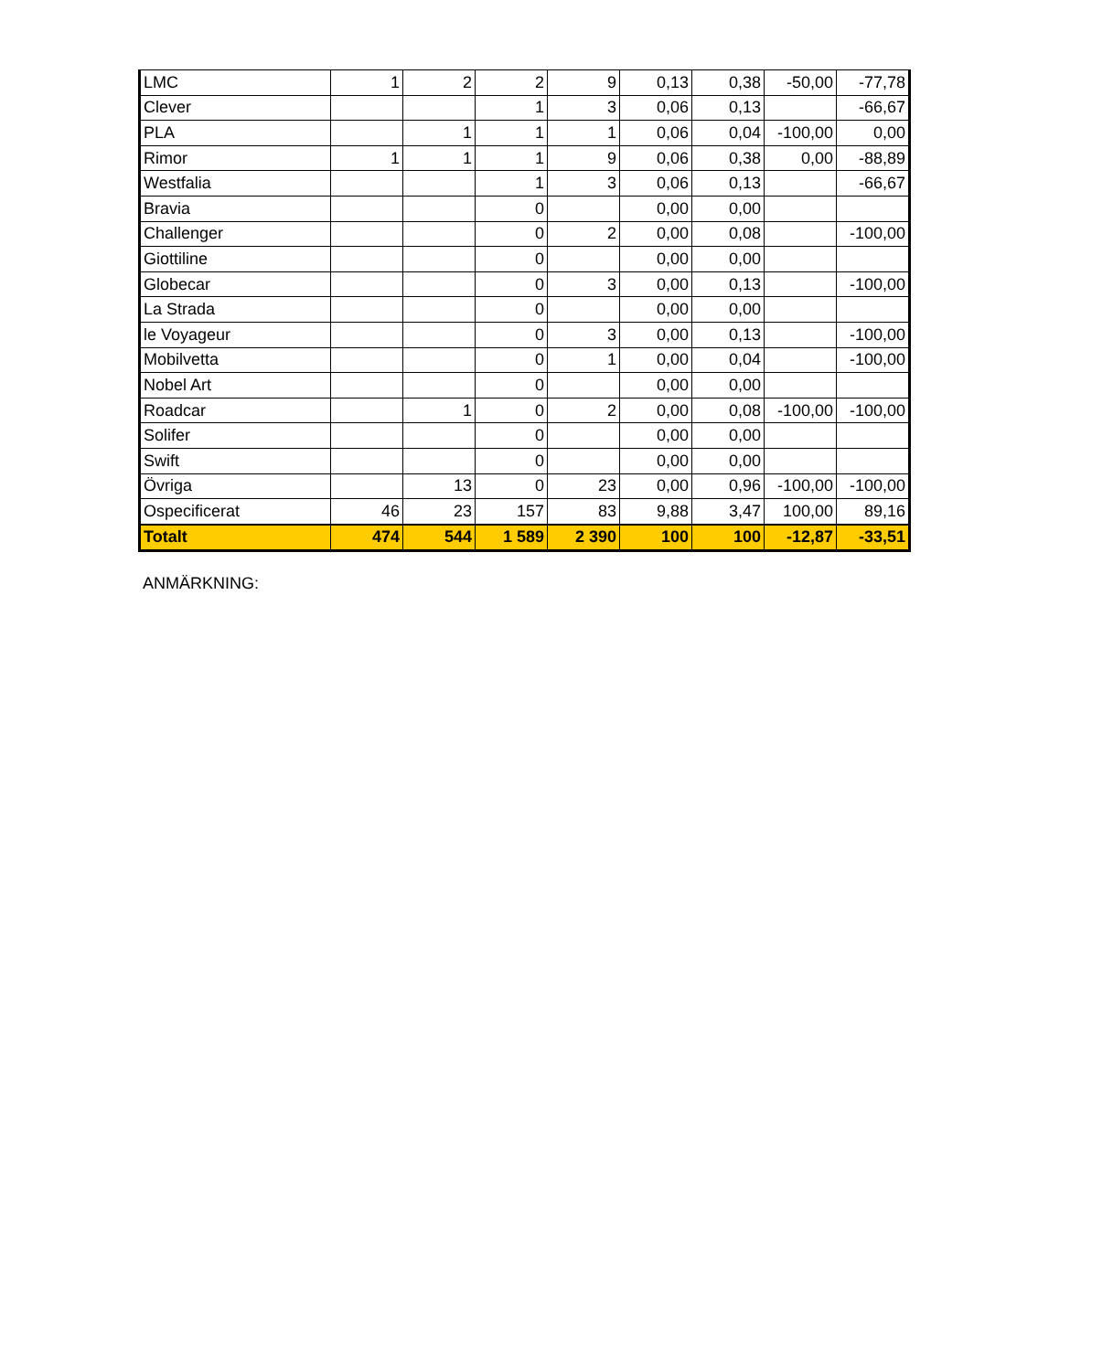| LMC | 1 | 2 | 2 | 9 | 0,13 | 0,38 | -50,00 | -77,78 |
| Clever | | | 1 | 3 | 0,06 | 0,13 | | -66,67 |
| PLA | | 1 | 1 | 1 | 0,06 | 0,04 | -100,00 | 0,00 |
| Rimor | 1 | 1 | 1 | 9 | 0,06 | 0,38 | 0,00 | -88,89 |
| Westfalia | | | 1 | 3 | 0,06 | 0,13 | | -66,67 |
| Bravia | | | 0 | | 0,00 | 0,00 | | |
| Challenger | | | 0 | 2 | 0,00 | 0,08 | | -100,00 |
| Giottiline | | | 0 | | 0,00 | 0,00 | | |
| Globecar | | | 0 | 3 | 0,00 | 0,13 | | -100,00 |
| La Strada | | | 0 | | 0,00 | 0,00 | | |
| le Voyageur | | | 0 | 3 | 0,00 | 0,13 | | -100,00 |
| Mobilvetta | | | 0 | 1 | 0,00 | 0,04 | | -100,00 |
| Nobel Art | | | 0 | | 0,00 | 0,00 | | |
| Roadcar | | 1 | 0 | 2 | 0,00 | 0,08 | -100,00 | -100,00 |
| Solifer | | | 0 | | 0,00 | 0,00 | | |
| Swift | | | 0 | | 0,00 | 0,00 | | |
| Övriga | | 13 | 0 | 23 | 0,00 | 0,96 | -100,00 | -100,00 |
| Ospecificerat | 46 | 23 | 157 | 83 | 9,88 | 3,47 | 100,00 | 89,16 |
| Totalt | 474 | 544 | 1 589 | 2 390 | 100 | 100 | -12,87 | -33,51 |
ANMÄRKNING: